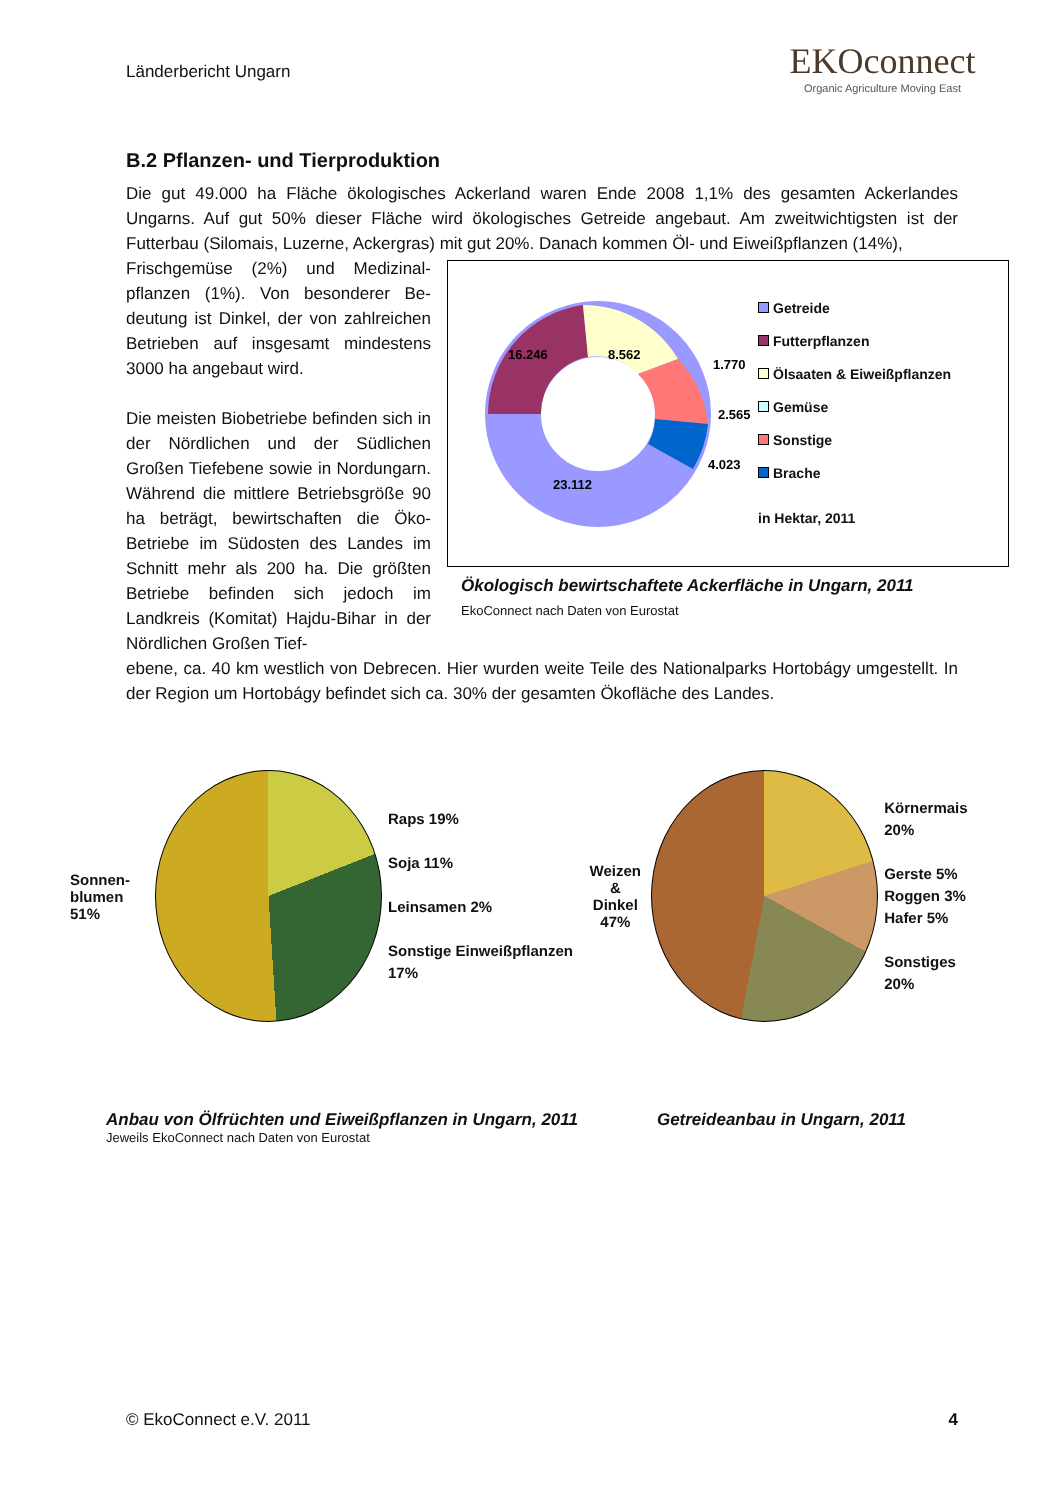Länderbericht Ungarn
EKO connect
Organic Agriculture Moving East
B.2 Pflanzen- und Tierproduktion
Die gut 49.000 ha Fläche ökologisches Ackerland waren Ende 2008 1,1% des gesamten Ackerlandes Ungarns. Auf gut 50% dieser Fläche wird ökologisches Getreide angebaut. Am zweitwichtigsten ist der Futterbau (Silomais, Luzerne, Ackergras) mit gut 20%. Danach kommen Öl- und Eiweißpflanzen (14%),
Frischgemüse (2%) und Medizinal­pflanzen (1%). Von besonderer Be­deutung ist Dinkel, der von zahlrei­chen Betrieben auf insgesamt min­destens 3000 ha angebaut wird.
Die meisten Biobetriebe befinden sich in der Nördlichen und der Südlichen Großen Tiefebene sowie in Nordun­garn. Während die mittlere Betriebs­größe 90 ha beträgt, bewirtschaften die Öko-Betriebe im Südosten des Landes im Schnitt mehr als 200 ha. Die größten Betriebe befinden sich jedoch im Landkreis (Komitat) Hajdu-Bihar in der Nördlichen Großen Tief-
16.246
8.562
23.112
1.770
2.565
4.023
Getreide
Futterpflanzen
Ölsaaten & Eiweißpflanzen
Gemüse
Sonstige
Brache
in Hektar, 2011
Ökologisch bewirtschaftete Ackerfläche in Ungarn, 2011
EkoConnect nach Daten von Eurostat
ebene, ca. 40 km westlich von Debrecen. Hier wurden weite Teile des Nationalparks Hortobágy umge­stellt. In der Region um Hortobágy befindet sich ca. 30% der gesamten Ökofläche des Landes.
Sonnen-
blumen 51%
Raps 19%
Soja 11%
Leinsamen 2%
Sonstige Einweißpflanzen 17%
Weizen &
Dinkel
47%
Körnermais 20%
Gerste 5%
Roggen 3%
Hafer 5%
Sonstiges 20%
Anbau von Ölfrüchten und Eiweißpflanzen in Ungarn, 2011 Getreideanbau in Ungarn, 2011
Jeweils EkoConnect nach Daten von Eurostat
© EkoConnect e.V. 2011 4